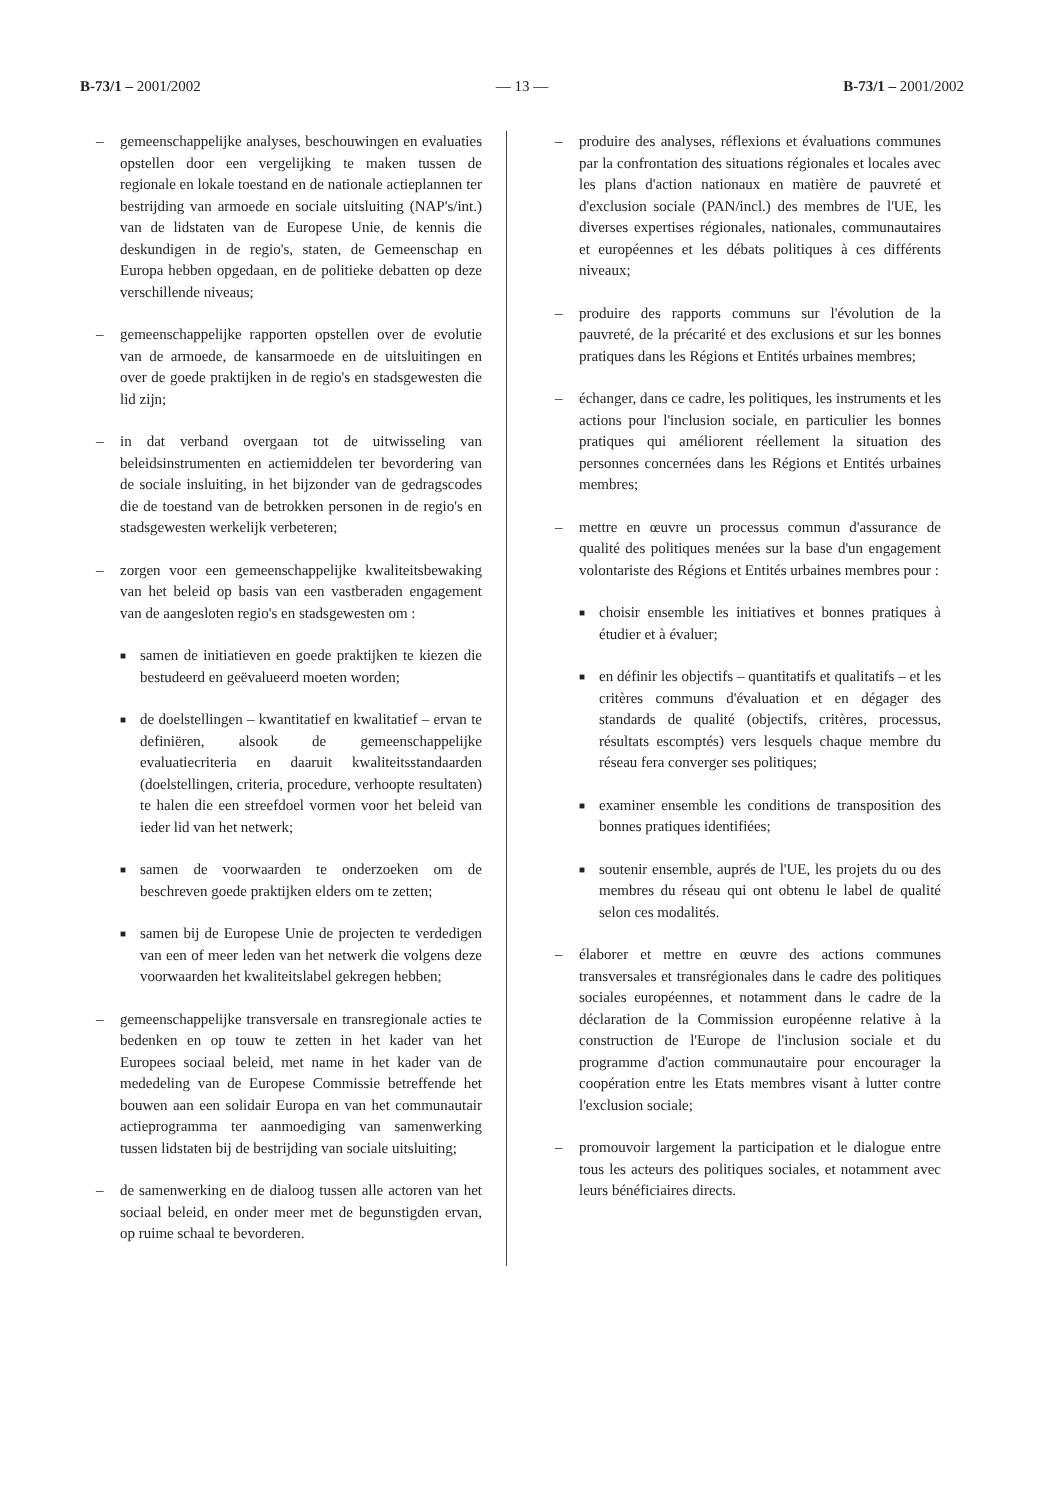B-73/1 – 2001/2002 — 13 — B-73/1 – 2001/2002
– gemeenschappelijke analyses, beschouwingen en evaluaties opstellen door een vergelijking te maken tussen de regionale en lokale toestand en de nationale actieplannen ter bestrijding van armoede en sociale uitsluiting (NAP's/int.) van de lidstaten van de Europese Unie, de kennis die deskundigen in de regio's, staten, de Gemeenschap en Europa hebben opgedaan, en de politieke debatten op deze verschillende niveaus;
– gemeenschappelijke rapporten opstellen over de evolutie van de armoede, de kansarmoede en de uitsluitingen en over de goede praktijken in de regio's en stadsgewesten die lid zijn;
– in dat verband overgaan tot de uitwisseling van beleidsinstrumenten en actiemiddelen ter bevordering van de sociale insluiting, in het bijzonder van de gedragscodes die de toestand van de betrokken personen in de regio's en stadsgewesten werkelijk verbeteren;
– zorgen voor een gemeenschappelijke kwaliteitsbewaking van het beleid op basis van een vastberaden engagement van de aangesloten regio's en stadsgewesten om :
■
samen de initiatieven en goede praktijken te kiezen die bestudeerd en geëvalueerd moeten worden;
■
de doelstellingen – kwantitatief en kwalitatief – ervan te definiëren, alsook de gemeenschappelijke evaluatiecriteria en daaruit kwaliteitsstandaarden (doelstellingen, criteria, procedure, verhoopte resultaten) te halen die een streefdoel vormen voor het beleid van ieder lid van het netwerk;
■
samen de voorwaarden te onderzoeken om de beschreven goede praktijken elders om te zetten;
■
samen bij de Europese Unie de projecten te verdedigen van een of meer leden van het netwerk die volgens deze voorwaarden het kwaliteitslabel gekregen hebben;
– gemeenschappelijke transversale en transregionale acties te bedenken en op touw te zetten in het kader van het Europees sociaal beleid, met name in het kader van de mededeling van de Europese Commissie betreffende het bouwen aan een solidair Europa en van het communautair actieprogramma ter aanmoediging van samenwerking tussen lidstaten bij de bestrijding van sociale uitsluiting;
– de samenwerking en de dialoog tussen alle actoren van het sociaal beleid, en onder meer met de begunstigden ervan, op ruime schaal te bevorderen.
– produire des analyses, réflexions et évaluations communes par la confrontation des situations régionales et locales avec les plans d'action nationaux en matière de pauvreté et d'exclusion sociale (PAN/incl.) des membres de l'UE, les diverses expertises régionales, nationales, communautaires et européennes et les débats politiques à ces différents niveaux;
– produire des rapports communs sur l'évolution de la pauvreté, de la précarité et des exclusions et sur les bonnes pratiques dans les Régions et Entités urbaines membres;
– échanger, dans ce cadre, les politiques, les instruments et les actions pour l'inclusion sociale, en particulier les bonnes pratiques qui améliorent réellement la situation des personnes concernées dans les Régions et Entités urbaines membres;
– mettre en œuvre un processus commun d'assurance de qualité des politiques menées sur la base d'un engagement volontariste des Régions et Entités urbaines membres pour :
■
choisir ensemble les initiatives et bonnes pratiques à étudier et à évaluer;
■
en définir les objectifs – quantitatifs et qualitatifs – et les critères communs d'évaluation et en dégager des standards de qualité (objectifs, critères, processus, résultats escomptés) vers lesquels chaque membre du réseau fera converger ses politiques;
■
examiner ensemble les conditions de transposition des bonnes pratiques identifiées;
■
soutenir ensemble, auprés de l'UE, les projets du ou des membres du réseau qui ont obtenu le label de qualité selon ces modalités.
– élaborer et mettre en œuvre des actions communes transversales et transrégionales dans le cadre des politiques sociales européennes, et notamment dans le cadre de la déclaration de la Commission européenne relative à la construction de l'Europe de l'inclusion sociale et du programme d'action communautaire pour encourager la coopération entre les Etats membres visant à lutter contre l'exclusion sociale;
– promouvoir largement la participation et le dialogue entre tous les acteurs des politiques sociales, et notamment avec leurs bénéficiaires directs.